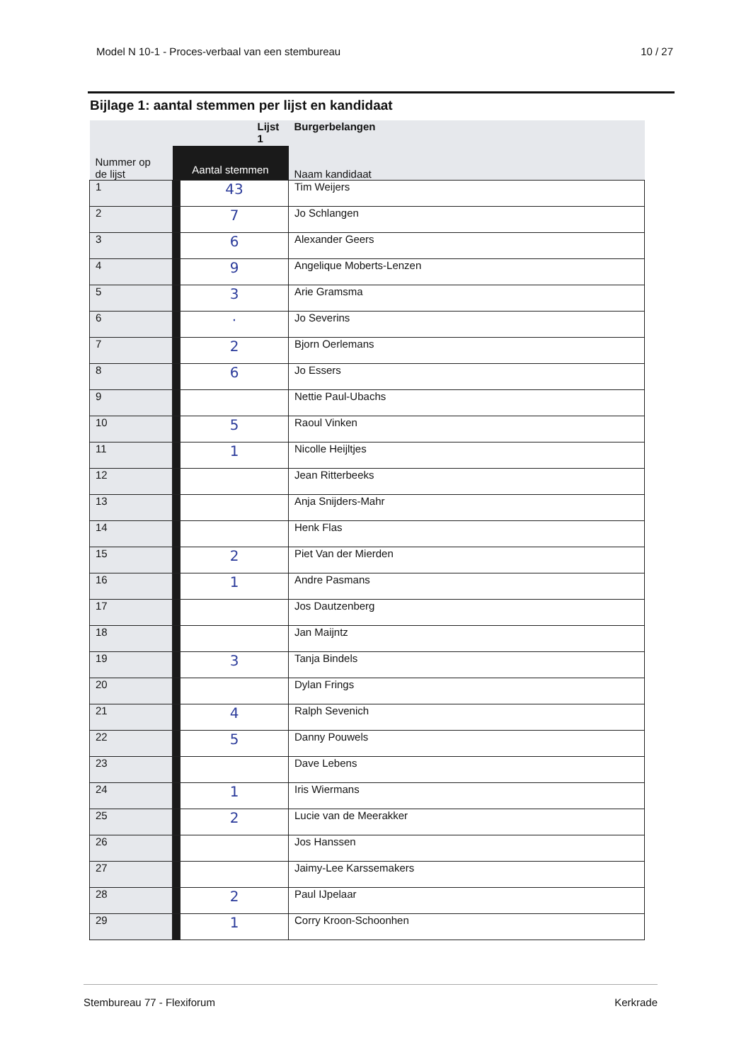Model N 10-1 - Proces-verbaal van een stembureau 10 / 27
Bijlage 1: aantal stemmen per lijst en kandidaat
| | Lijst 1 | | Burgerbelangen |
| --- | --- | --- | --- |
| Nummer op de lijst | Aantal stemmen | | Naam kandidaat |
| 1 | | 43 | Tim Weijers |
| 2 | | 7 | Jo Schlangen |
| 3 | | 6 | Alexander Geers |
| 4 | | 9 | Angelique Moberts-Lenzen |
| 5 | | 3 | Arie Gramsma |
| 6 | | · | Jo Severins |
| 7 | | 2 | Bjorn Oerlemans |
| 8 | | 6 | Jo Essers |
| 9 | | | Nettie Paul-Ubachs |
| 10 | | 5 | Raoul Vinken |
| 11 | | 1 | Nicolle Heijltjes |
| 12 | | | Jean Ritterbeeks |
| 13 | | | Anja Snijders-Mahr |
| 14 | | | Henk Flas |
| 15 | | 2 | Piet Van der Mierden |
| 16 | | 1 | Andre Pasmans |
| 17 | | | Jos Dautzenberg |
| 18 | | | Jan Maijntz |
| 19 | | 3 | Tanja Bindels |
| 20 | | | Dylan Frings |
| 21 | | 4 | Ralph Sevenich |
| 22 | | 5 | Danny Pouwels |
| 23 | | | Dave Lebens |
| 24 | | 1 | Iris Wiermans |
| 25 | | 2 | Lucie van de Meerakker |
| 26 | | | Jos Hanssen |
| 27 | | | Jaimy-Lee Karssemakers |
| 28 | | 2 | Paul IJpelaar |
| 29 | | 1 | Corry Kroon-Schoonhen |
Stembureau 77 - Flexiforum Kerkrade